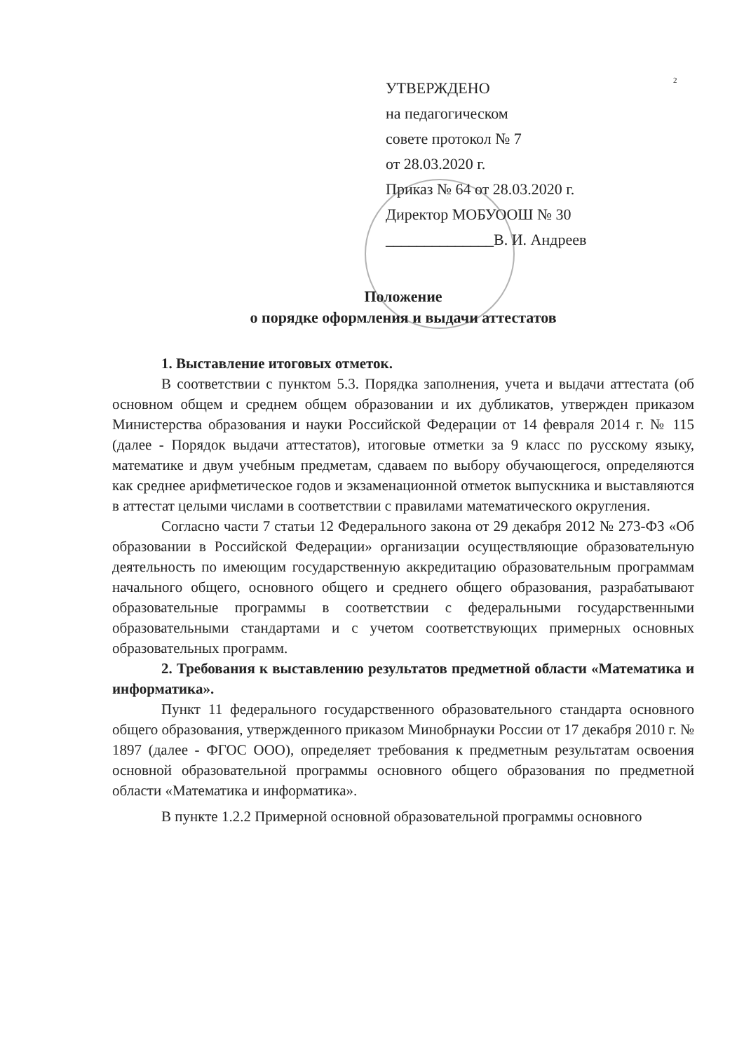2
УТВЕРЖДЕНО
на педагогическом
совете протокол № 7
от 28.03.2020 г.
Приказ № 64 от 28.03.2020 г.
Директор МОБУООШ № 30
______________В. И. Андреев
Положение
о порядке оформления и выдачи аттестатов
1. Выставление итоговых отметок.
В соответствии с пунктом 5.3. Порядка заполнения, учета и выдачи аттестата (об основном общем и среднем общем образовании и их дубликатов, утвержден приказом Министерства образования и науки Российской Федерации от 14 февраля 2014 г. № 115 (далее - Порядок выдачи аттестатов), итоговые отметки за 9 класс по русскому языку, математике и двум учебным предметам, сдаваем по выбору обучающегося, определяются как среднее арифметическое годов и экзаменационной отметок выпускника и выставляются в аттестат целыми числами в соответствии с правилами математического округления.
Согласно части 7 статьи 12 Федерального закона от 29 декабря 2012 № 273-ФЗ «Об образовании в Российской Федерации» организации осуществляющие образовательную деятельность по имеющим государственную аккредитацию образовательным программам начального общего, основного общего и среднего общего образования, разрабатывают образовательные программы в соответствии с федеральными государственными образовательными стандартами и с учетом соответствующих примерных основных образовательных программ.
2. Требования к выставлению результатов предметной области «Математика и информатика».
Пункт 11 федерального государственного образовательного стандарта основного общего образования, утвержденного приказом Минобрнауки России от 17 декабря 2010 г. № 1897 (далее - ФГОС ООО), определяет требования к предметным результатам освоения основной образовательной программы основного общего образования по предметной области «Математика и информатика».
В пункте 1.2.2 Примерной основной образовательной программы основного